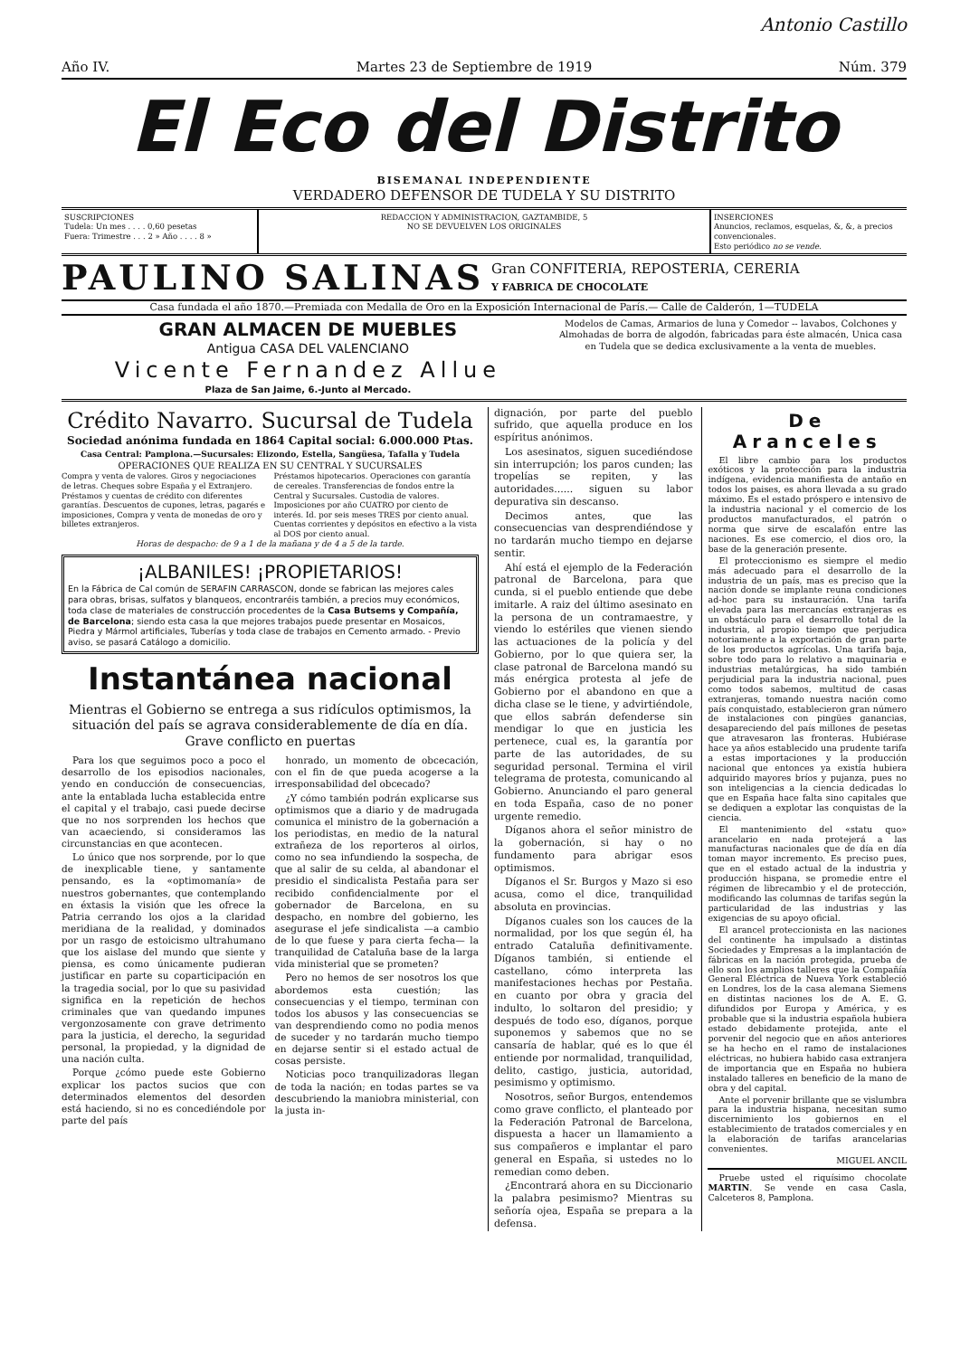Antonio Castillo
Año IV. Martes 23 de Septiembre de 1919 Núm. 379
El Eco del Distrito
BISEMANAL INDEPENDIENTE
VERDADERO DEFENSOR DE TUDELA Y SU DISTRITO
SUSCRIPCIONES
Tudela: Un mes . . . . 0,60 pesetas
Fuera: Trimestre . . . 2 » Año . . . . 8 »
REDACCION Y ADMINISTRACION, GAZTAMBIDE, 5
NO SE DEVUELVEN LOS ORIGINALES
INSERCIONES
Anuncios, reclamos, esquelas, &, &, a precios convencionales.
Esto periódico no se vende.
PAULINO SALINAS Gran CONFITERIA, REPOSTERIA, CERERIA
Y FABRICA DE CHOCOLATE
Casa fundada el año 1870.—Premiada con Medalla de Oro en la Exposición Internacional de París.— Calle de Calderón, 1—TUDELA
GRAN ALMACEN DE MUEBLES
Antigua CASA DEL VALENCIANO
Vicente Fernandez Allue
Plaza de San Jaime, 6.-Junto al Mercado.
Modelos de Camas, Armarios de luna y Comedor -- lavabos, Colchones y Almohadas de borra de algodón, fabricadas para éste almacén, Unica casa en Tudela que se dedica exclusivamente a la venta de muebles.
Crédito Navarro. Sucursal de Tudela
Sociedad anónima fundada en 1864 Capital social: 6.000.000 Ptas.
Casa Central: Pamplona.—Sucursales: Elizondo, Estella, Sangüesa, Tafalla y Tudela
OPERACIONES QUE REALIZA EN SU CENTRAL Y SUCURSALES
Compra y venta de valores. Giros y negociaciones de letras. Cheques sobre España y el Extranjero. Préstamos y cuentas de crédito con diferentes garantías. Descuentos de cupones, letras, pagarés e imposiciones, Compra y venta de monedas de oro y billetes extranjeros.
Préstamos hipotecarios. Operaciones con garantía de cereales. Transferencias de fondos entre la Central y Sucursales. Custodia de valores. Imposiciones por año CUATRO por ciento de interés. Id. por seis meses TRES por ciento anual. Cuentas corrientes y depósitos en efectivo a la vista al DOS por ciento anual.
Horas de despacho: de 9 a 1 de la mañana y de 4 a 5 de la tarde.
¡ALBANILES! ¡PROPIETARIOS!
En la Fábrica de Cal común de SERAFIN CARRASCON, donde se fabrican las mejores cales para obras, brisas, sulfatos y blanqueos, encontraréis también, a precios muy económicos, toda clase de materiales de construcción procedentes de la Casa Butsems y Compañía, de Barcelona; siendo esta casa la que mejores trabajos puede presentar en Mosaicos, Piedra y Mármol artificiales, Tuberías y toda clase de trabajos en Cemento armado. - Previo aviso, se pasará Catálogo a domicilio.
Instantánea nacional
Mientras el Gobierno se entrega a sus ridículos optimismos, la situación del país se agrava considerablemente de día en día. Grave conflicto en puertas
Para los que seguimos poco a poco el desarrollo de los episodios nacionales, yendo en conducción de consecuencias, ante la entablada lucha establecida entre el capital y el trabajo, casi puede decirse que no nos sorprenden los hechos que van acaeciendo, si consideramos las circunstancias en que acontecen.
Lo único que nos sorprende, por lo que de inexplicable tiene, y santamente pensando, es la «optimomanía» de nuestros gobernantes, que contemplando en éxtasis la visión que les ofrece la Patria cerrando los ojos a la claridad meridiana de la realidad, y dominados por un rasgo de estoicismo ultrahumano que los aislase del mundo que siente y piensa, es como únicamente pudieran justificar en parte su coparticipación en la tragedia social, por lo que su pasividad significa en la repetición de hechos criminales que van quedando impunes vergonzosamente con grave detrimento para la justicia, el derecho, la seguridad personal, la propiedad, y la dignidad de una nación culta.
Porque ¿cómo puede este Gobierno explicar los pactos sucios que con determinados elementos del desorden está haciendo, si no es concediéndole por parte del país
honrado, un momento de obcecación, con el fin de que pueda acogerse a la irresponsabilidad del obcecado?
¿Y cómo también podrán explicarse sus optimismos que a diario y de madrugada comunica el ministro de la gobernación a los periodistas, en medio de la natural extrañeza de los reporteros al oirlos, como no sea infundiendo la sospecha, de que al salir de su celda, al abandonar el presidio el sindicalista Pestaña para ser recibido confidencialmente por el gobernador de Barcelona, en su despacho, en nombre del gobierno, les asegurase el jefe sindicalista —a cambio de lo que fuese y para cierta fecha— la tranquilidad de Cataluña base de la larga vida ministerial que se prometen?
Pero no hemos de ser nosotros los que abordemos esta cuestión; las consecuencias y el tiempo, terminan con todos los abusos y las consecuencias se van desprendiendo como no podia menos de suceder y no tardarán mucho tiempo en dejarse sentir si el estado actual de cosas persiste.
Noticias poco tranquilizadoras llegan de toda la nación; en todas partes se va descubriendo la maniobra ministerial, con la justa in-
dignación, por parte del pueblo sufrido, que aquella produce en los espíritus anónimos.
Los asesinatos, siguen sucediéndose sin interrupción; los paros cunden; las tropelías se repiten, y las autoridades...... siguen su labor depurativa sin descanso.
Decimos antes, que las consecuencias van desprendiéndose y no tardarán mucho tiempo en dejarse sentir.
Ahí está el ejemplo de la Federación patronal de Barcelona, para que cunda, si el pueblo entiende que debe imitarle. A raiz del último asesinato en la persona de un contramaestre, y viendo lo estériles que vienen siendo las actuaciones de la policía y del Gobierno, por lo que quiera ser, la clase patronal de Barcelona mandó su más enérgica protesta al jefe de Gobierno por el abandono en que a dicha clase se le tiene, y advirtiéndole, que ellos sabrán defenderse sin mendigar lo que en justicia les pertenece, cual es, la garantía por parte de las autoridades, de su seguridad personal. Termina el viril telegrama de protesta, comunicando al Gobierno. Anunciando el paro general en toda España, caso de no poner urgente remedio.
Díganos ahora el señor ministro de la gobernación, si hay o no fundamento para abrigar esos optimismos.
Díganos el Sr. Burgos y Mazo si eso acusa, como el dice, tranquilidad absoluta en provincias.
Díganos cuales son los cauces de la normalidad, por los que según él, ha entrado Cataluña definitivamente. Díganos también, si entiende el castellano, cómo interpreta las manifestaciones hechas por Pestaña. en cuanto por obra y gracia del indulto, lo soltaron del presidio; y después de todo eso, díganos, porque suponemos y sabemos que no se cansaría de hablar, qué es lo que él entiende por normalidad, tranquilidad, delito, castigo, justicia, autoridad, pesimismo y optimismo.
Nosotros, señor Burgos, entendemos como grave conflicto, el planteado por la Federación Patronal de Barcelona, dispuesta a hacer un llamamiento a sus compañeros e implantar el paro general en España, si ustedes no lo remedian como deben.
¿Encontrará ahora en su Diccionario la palabra pesimismo? Mientras su señoría ojea, España se prepara a la defensa.
De Aranceles
El libre cambio para los productos exóticos y la protección para la industria indígena, evidencia manifiesta de antaño en todos los paises, es ahora llevada a su grado máximo. Es el estado próspero e intensivo de la industria nacional y el comercio de los productos manufacturados, el patrón o norma que sirve de escalafón entre las naciones. Es ese comercio, el dios oro, la base de la generación presente.
El proteccionismo es siempre el medio más adecuado para el desarrollo de la industria de un país, mas es preciso que la nación donde se implante reuna condiciones ad-hoc para su instauración. Una tarifa elevada para las mercancías extranjeras es un obstáculo para el desarrollo total de la industria, al propio tiempo que perjudica notoriamente a la exportación de gran parte de los productos agrícolas. Una tarifa baja, sobre todo para lo relativo a maquinaria e industrias metalúrgicas, ha sido también perjudicial para la industria nacional, pues como todos sabemos, multitud de casas extranjeras, tomando nuestra nación como país conquistado, establecieron gran número de instalaciones con pingües ganancias, desapareciendo del país millones de pesetas que atravesaron las fronteras. Hubiérase hace ya años establecido una prudente tarifa a estas importaciones y la producción nacional que entonces ya existía hubiera adquirido mayores bríos y pujanza, pues no son inteligencias a la ciencia dedicadas lo que en España hace falta sino capitales que se dediquen a explotar las conquistas de la ciencia.
El mantenimiento del «statu quo» arancelario en nada protejerá a las manufacturas nacionales que de día en día toman mayor incremento. Es preciso pues, que en el estado actual de la industria y producción hispana, se promedie entre el régimen de librecambio y el de protección, modificando las columnas de tarifas según la particularidad de las industrias y las exigencias de su apoyo oficial.
El arancel proteccionista en las naciones del continente ha impulsado a distintas Sociedades y Empresas a la implantación de fábricas en la nación protegida, prueba de ello son los amplios talleres que la Compañía General Eléctrica de Nueva York estableció en Londres, los de la casa alemana Siemens en distintas naciones los de A. E. G. difundidos por Europa y América, y es probable que si la industria española hubiera estado debidamente protejida, ante el porvenir del negocio que en años anteriores se ha hecho en el ramo de instalaciones eléctricas, no hubiera habido casa extranjera de importancia que en España no hubiera instalado talleres en beneficio de la mano de obra y del capital.
Ante el porvenir brillante que se vislumbra para la industria hispana, necesitan sumo discernimiento los gobiernos en el establecimiento de tratados comerciales y en la elaboración de tarifas arancelarias convenientes.
MIGUEL ANCIL
Pruebe usted el riquísimo chocolate MARTIN. Se vende en casa Casla, Calceteros 8, Pamplona.